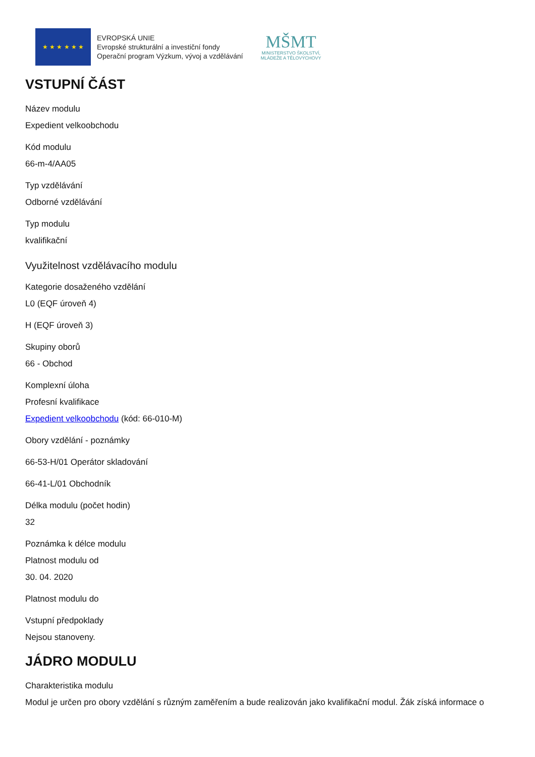★ ★ ★ ★ ★ ★
EVROPSKÁ UNIE
Evropské strukturální a investiční fondy
Operační program Výzkum, vývoj a vzdělávání
MŠMT
MINISTERSTVO ŠKOLSTVÍ,
MLÁDEŽE A TĚLOVÝCHOVY
VSTUPNÍ ČÁST
Název modulu
Expedient velkoobchodu
Kód modulu
66-m-4/AA05
Typ vzdělávání
Odborné vzdělávání
Typ modulu
kvalifikační
Využitelnost vzdělávacího modulu
Kategorie dosaženého vzdělání
L0 (EQF úroveň 4)
H (EQF úroveň 3)
Skupiny oborů
66 - Obchod
Komplexní úloha
Profesní kvalifikace
Expedient velkoobchodu (kód: 66-010-M)
Obory vzdělání - poznámky
66-53-H/01 Operátor skladování
66-41-L/01 Obchodník
Délka modulu (počet hodin)
32
Poznámka k délce modulu
Platnost modulu od
30. 04. 2020
Platnost modulu do
Vstupní předpoklady
Nejsou stanoveny.
JÁDRO MODULU
Charakteristika modulu
Modul je určen pro obory vzdělání s různým zaměřením a bude realizován jako kvalifikační modul. Žák získá informace o